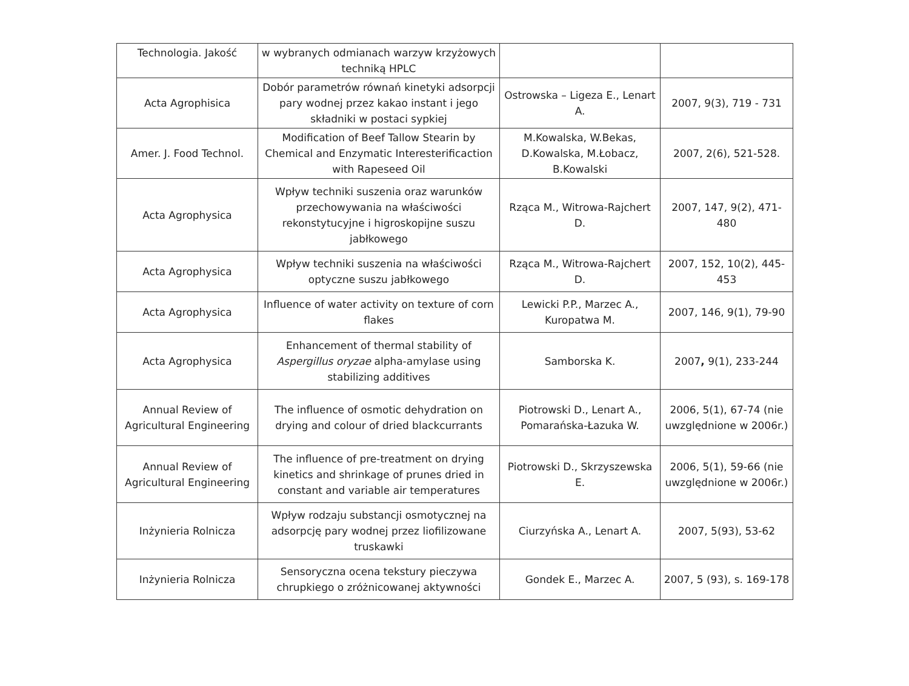| Technologia. Jakość | w wybranych odmianach warzyw krzyżowych techniką HPLC | | |
| Acta Agrophisica | Dobór parametrów równań kinetyki adsorpcji pary wodnej przez kakao instant i jego składniki w postaci sypkiej | Ostrowska – Ligeza E., Lenart A. | 2007, 9(3), 719 - 731 |
| Amer. J. Food Technol. | Modification of Beef Tallow Stearin by Chemical and Enzymatic Interesterificaction with Rapeseed Oil | M.Kowalska, W.Bekas, D.Kowalska, M.Łobacz, B.Kowalski | 2007, 2(6), 521-528. |
| Acta Agrophysica | Wpływ techniki suszenia oraz warunków przechowywania na właściwości rekonstytucyjne i higroskopijne suszu jabłkowego | Rząca M., Witrowa-Rajchert D. | 2007, 147, 9(2), 471-480 |
| Acta Agrophysica | Wpływ techniki suszenia na właściwości optyczne suszu jabłkowego | Rząca M., Witrowa-Rajchert D. | 2007, 152, 10(2), 445-453 |
| Acta Agrophysica | Influence of water activity on texture of corn flakes | Lewicki P.P., Marzec A., Kuropatwa M. | 2007, 146, 9(1), 79-90 |
| Acta Agrophysica | Enhancement of thermal stability of Aspergillus oryzae alpha-amylase using stabilizing additives | Samborska K. | 2007 , 9(1), 233-244 |
| Annual Review of Agricultural Engineering | The influence of osmotic dehydration on drying and colour of dried blackcurrants | Piotrowski D., Lenart A., Pomarańska-Łazuka W. | 2006, 5(1), 67-74 (nie uwzględnione w 2006r.) |
| Annual Review of Agricultural Engineering | The influence of pre-treatment on drying kinetics and shrinkage of prunes dried in constant and variable air temperatures | Piotrowski D., Skrzyszewska E. | 2006, 5(1), 59-66 (nie uwzględnione w 2006r.) |
| Inżynieria Rolnicza | Wpływ rodzaju substancji osmotycznej na adsorpcję pary wodnej przez liofilizowane truskawki | Ciurzyńska A., Lenart A. | 2007, 5(93), 53-62 |
| Inżynieria Rolnicza | Sensoryczna ocena tekstury pieczywa chrupkiego o zróżnicowanej aktywności | Gondek E., Marzec A. | 2007, 5 (93), s. 169-178 |